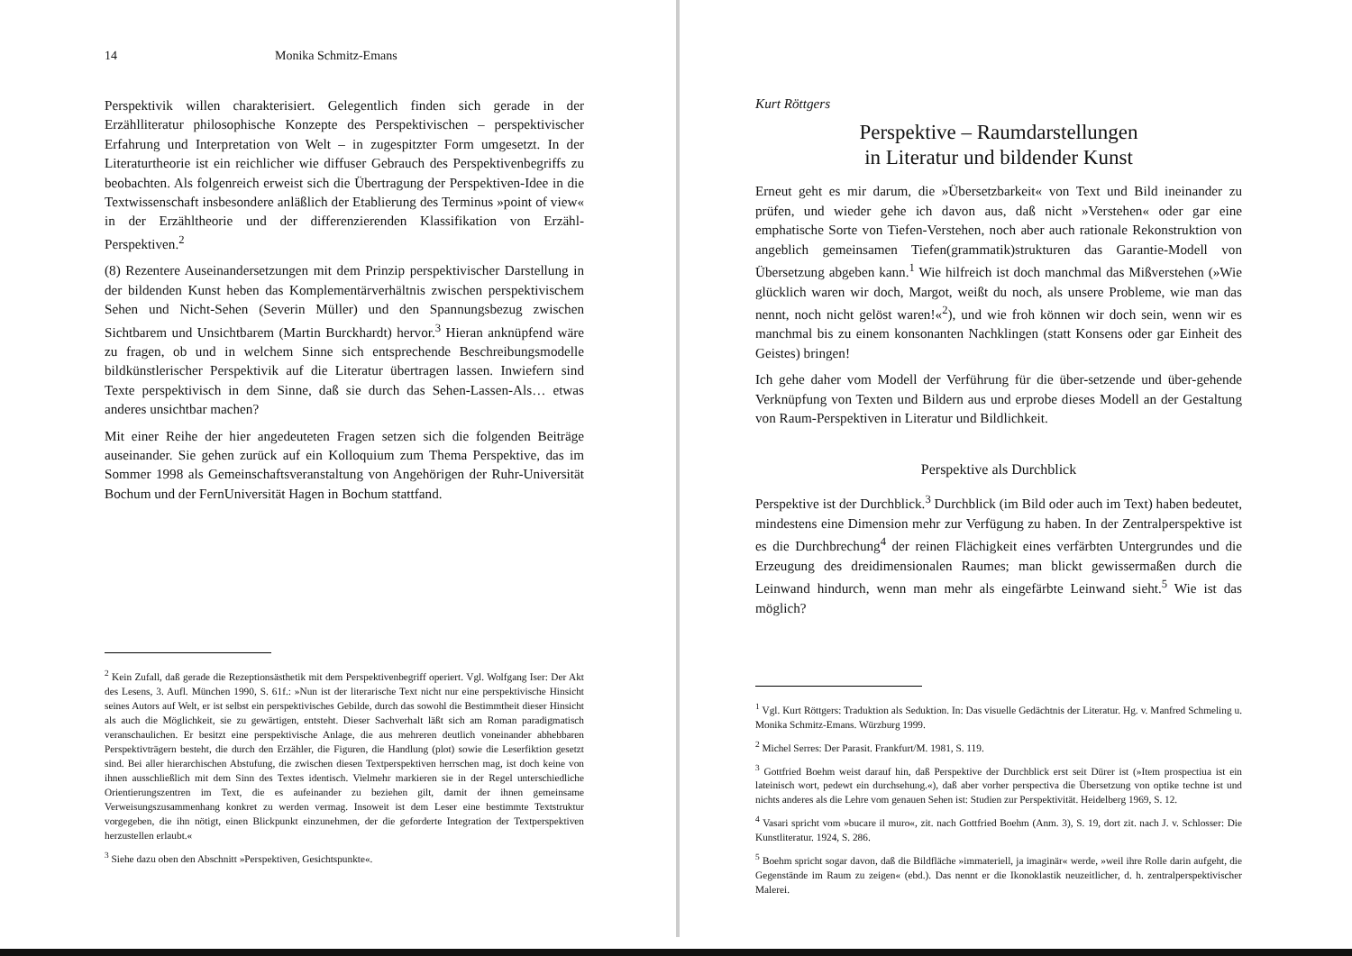14 Monika Schmitz-Emans
Perspektivik willen charakterisiert. Gelegentlich finden sich gerade in der Erzählliteratur philosophische Konzepte des Perspektivischen – perspektivischer Erfahrung und Interpretation von Welt – in zugespitzter Form umgesetzt. In der Literaturtheorie ist ein reichlicher wie diffuser Gebrauch des Perspektivenbegriffs zu beobachten. Als folgenreich erweist sich die Übertragung der Perspektiven-Idee in die Textwissenschaft insbesondere anläßlich der Etablierung des Terminus »point of view« in der Erzähltheorie und der differenzierenden Klassifikation von Erzähl-Perspektiven.<sup>2</sup>
(8) Rezentere Auseinandersetzungen mit dem Prinzip perspektivischer Darstellung in der bildenden Kunst heben das Komplementärverhältnis zwischen perspektivischem Sehen und Nicht-Sehen (Severin Müller) und den Spannungsbezug zwischen Sichtbarem und Unsichtbarem (Martin Burckhardt) hervor.<sup>3</sup> Hieran anknüpfend wäre zu fragen, ob und in welchem Sinne sich entsprechende Beschreibungsmodelle bildkünstlerischer Perspektivik auf die Literatur übertragen lassen. Inwiefern sind Texte perspektivisch in dem Sinne, daß sie durch das Sehen-Lassen-Als… etwas anderes unsichtbar machen?
Mit einer Reihe der hier angedeuteten Fragen setzen sich die folgenden Beiträge auseinander. Sie gehen zurück auf ein Kolloquium zum Thema Perspektive, das im Sommer 1998 als Gemeinschaftsveranstaltung von Angehörigen der Ruhr-Universität Bochum und der FernUniversität Hagen in Bochum stattfand.
<sup>2</sup> Kein Zufall, daß gerade die Rezeptionsästhetik mit dem Perspektivenbegriff operiert. Vgl. Wolfgang Iser: Der Akt des Lesens, 3. Aufl. München 1990, S. 61f.: »Nun ist der literarische Text nicht nur eine perspektivische Hinsicht seines Autors auf Welt, er ist selbst ein perspektivisches Gebilde, durch das sowohl die Bestimmtheit dieser Hinsicht als auch die Möglichkeit, sie zu gewärtigen, entsteht. Dieser Sachverhalt läßt sich am Roman paradigmatisch veranschaulichen. Er besitzt eine perspektivische Anlage, die aus mehreren deutlich voneinander abhebbaren Perspektivträgern besteht, die durch den Erzähler, die Figuren, die Handlung (plot) sowie die Leserfiktion gesetzt sind. Bei aller hierarchischen Abstufung, die zwischen diesen Textperspektiven herrschen mag, ist doch keine von ihnen ausschließlich mit dem Sinn des Textes identisch. Vielmehr markieren sie in der Regel unterschiedliche Orientierungszentren im Text, die es aufeinander zu beziehen gilt, damit der ihnen gemeinsame Verweisungszusammenhang konkret zu werden vermag. Insoweit ist dem Leser eine bestimmte Textstruktur vorgegeben, die ihn nötigt, einen Blickpunkt einzunehmen, der die geforderte Integration der Textperspektiven herzustellen erlaubt.«
<sup>3</sup> Siehe dazu oben den Abschnitt »Perspektiven, Gesichtspunkte«.
Kurt Röttgers
Perspektive – Raumdarstellungen
in Literatur und bildender Kunst
Erneut geht es mir darum, die »Übersetzbarkeit« von Text und Bild ineinander zu prüfen, und wieder gehe ich davon aus, daß nicht »Verstehen« oder gar eine emphatische Sorte von Tiefen-Verstehen, noch aber auch rationale Rekonstruktion von angeblich gemeinsamen Tiefen(grammatik)strukturen das Garantie-Modell von Übersetzung abgeben kann.<sup>1</sup> Wie hilfreich ist doch manchmal das Mißverstehen (»Wie glücklich waren wir doch, Margot, weißt du noch, als unsere Probleme, wie man das nennt, noch nicht gelöst waren!«<sup>2</sup>), und wie froh können wir doch sein, wenn wir es manchmal bis zu einem konsonanten Nachklingen (statt Konsens oder gar Einheit des Geistes) bringen!
Ich gehe daher vom Modell der Verführung für die über-setzende und über-gehende Verknüpfung von Texten und Bildern aus und erprobe dieses Modell an der Gestaltung von Raum-Perspektiven in Literatur und Bildlichkeit.
Perspektive als Durchblick
Perspektive ist der Durchblick.<sup>3</sup> Durchblick (im Bild oder auch im Text) haben bedeutet, mindestens eine Dimension mehr zur Verfügung zu haben. In der Zentralperspektive ist es die Durchbrechung<sup>4</sup> der reinen Flächigkeit eines verfärbten Untergrundes und die Erzeugung des dreidimensionalen Raumes; man blickt gewissermaßen durch die Leinwand hindurch, wenn man mehr als eingefärbte Leinwand sieht.<sup>5</sup> Wie ist das möglich?
<sup>1</sup> Vgl. Kurt Röttgers: Traduktion als Seduktion. In: Das visuelle Gedächtnis der Literatur. Hg. v. Manfred Schmeling u. Monika Schmitz-Emans. Würzburg 1999.
<sup>2</sup> Michel Serres: Der Parasit. Frankfurt/M. 1981, S. 119.
<sup>3</sup> Gottfried Boehm weist darauf hin, daß Perspektive der Durchblick erst seit Dürer ist (»Item prospectiua ist ein lateinisch wort, pedewt ein durchsehung.«), daß aber vorher perspectiva die Übersetzung von optike techne ist und nichts anderes als die Lehre vom genauen Sehen ist: Studien zur Perspektivität. Heidelberg 1969, S. 12.
<sup>4</sup> Vasari spricht vom »bucare il muro«, zit. nach Gottfried Boehm (Anm. 3), S. 19, dort zit. nach J. v. Schlosser: Die Kunstliteratur. 1924, S. 286.
<sup>5</sup> Boehm spricht sogar davon, daß die Bildfläche »immateriell, ja imaginär« werde, »weil ihre Rolle darin aufgeht, die Gegenstände im Raum zu zeigen« (ebd.). Das nennt er die Ikonoklastik neuzeitlicher, d. h. zentralperspektivischer Malerei.